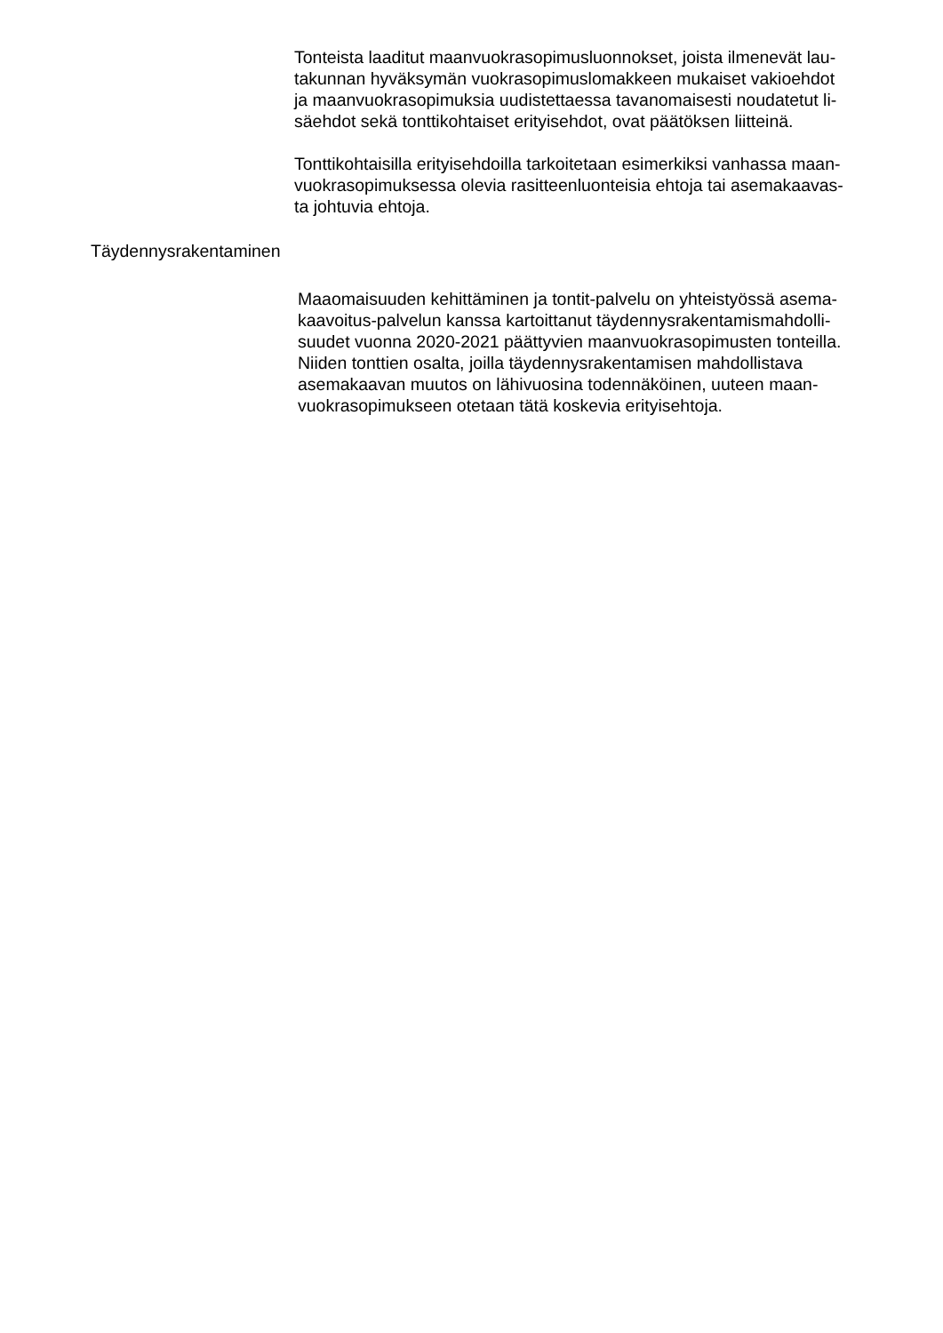Tonteista laaditut maanvuokrasopimusluonnokset, joista ilmenevät lau-
takunnan hyväksymän vuokrasopimuslomakkeen mukaiset vakioehdot
ja maanvuokrasopimuksia uudistettaessa tavanomaisesti noudatetut li-
säehdot sekä tonttikohtaiset erityisehdot, ovat päätöksen liitteinä.
Tonttikohtaisilla erityisehdoilla tarkoitetaan esimerkiksi vanhassa maan-
vuokrasopimuksessa olevia rasitteenluonteisia ehtoja tai asemakaavas-
ta johtuvia ehtoja.
Täydennysrakentaminen
Maaomaisuuden kehittäminen ja tontit-palvelu on yhteistyössä asema-
kaavoitus-palvelun kanssa kartoittanut täydennysrakentamismahdolli-
suudet vuonna 2020-2021 päättyvien maanvuokrasopimusten tonteilla.
Niiden tonttien osalta, joilla täydennysrakentamisen mahdollistava
asemakaavan muutos on lähivuosina todennäköinen, uuteen maan-
vuokrasopimukseen otetaan tätä koskevia erityisehtoja.